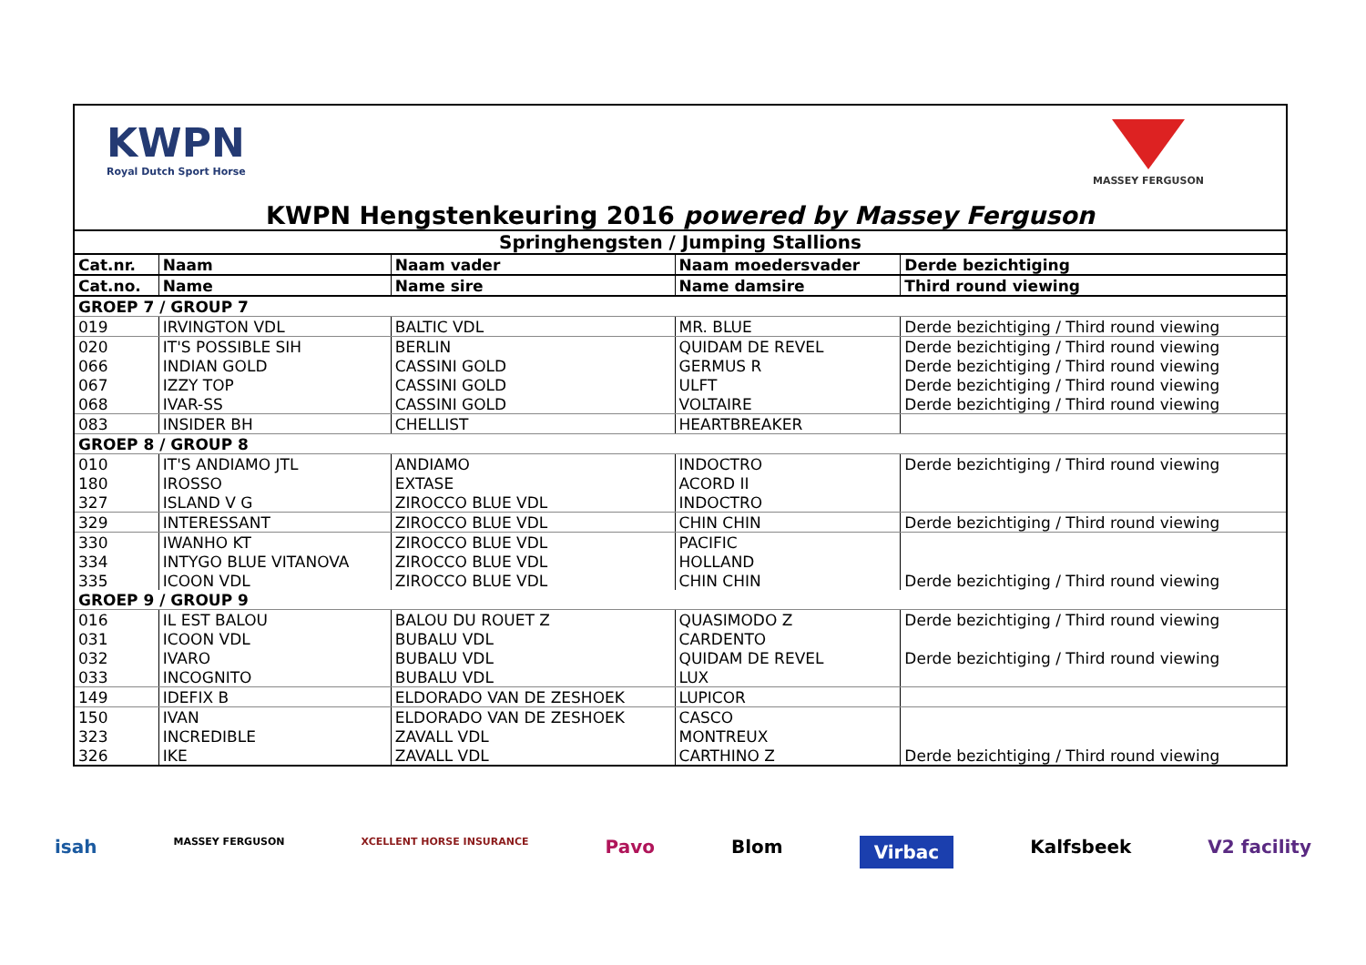KWPN
Royal Dutch Sport Horse
MASSEY FERGUSON
KWPN Hengstenkeuring 2016 powered by Massey Ferguson
| Springhengsten / Jumping Stallions | | | | |
| Cat.nr. | Naam | Naam vader | Naam moedersvader | Derde bezichtiging |
| Cat.no. | Name | Name sire | Name damsire | Third round viewing |
| GROEP 7 / GROUP 7 | | | | |
| 019 | IRVINGTON VDL | BALTIC VDL | MR. BLUE | Derde bezichtiging / Third round viewing |
| 020 | IT'S POSSIBLE SIH | BERLIN | QUIDAM DE REVEL | Derde bezichtiging / Third round viewing |
| 066 | INDIAN GOLD | CASSINI GOLD | GERMUS R | Derde bezichtiging / Third round viewing |
| 067 | IZZY TOP | CASSINI GOLD | ULFT | Derde bezichtiging / Third round viewing |
| 068 | IVAR-SS | CASSINI GOLD | VOLTAIRE | Derde bezichtiging / Third round viewing |
| 083 | INSIDER BH | CHELLIST | HEARTBREAKER | |
| GROEP 8 / GROUP 8 | | | | |
| 010 | IT'S ANDIAMO JTL | ANDIAMO | INDOCTRO | Derde bezichtiging / Third round viewing |
| 180 | IROSSO | EXTASE | ACORD II | |
| 327 | ISLAND V G | ZIROCCO BLUE VDL | INDOCTRO | |
| 329 | INTERESSANT | ZIROCCO BLUE VDL | CHIN CHIN | Derde bezichtiging / Third round viewing |
| 330 | IWANHO KT | ZIROCCO BLUE VDL | PACIFIC | |
| 334 | INTYGO BLUE VITANOVA | ZIROCCO BLUE VDL | HOLLAND | |
| 335 | ICOON VDL | ZIROCCO BLUE VDL | CHIN CHIN | Derde bezichtiging / Third round viewing |
| GROEP 9 / GROUP 9 | | | | |
| 016 | IL EST BALOU | BALOU DU ROUET Z | QUASIMODO Z | Derde bezichtiging / Third round viewing |
| 031 | ICOON VDL | BUBALU VDL | CARDENTO | |
| 032 | IVARO | BUBALU VDL | QUIDAM DE REVEL | Derde bezichtiging / Third round viewing |
| 033 | INCOGNITO | BUBALU VDL | LUX | |
| 149 | IDEFIX B | ELDORADO VAN DE ZESHOEK | LUPICOR | |
| 150 | IVAN | ELDORADO VAN DE ZESHOEK | CASCO | |
| 323 | INCREDIBLE | ZAVALL VDL | MONTREUX | |
| 326 | IKE | ZAVALL VDL | CARTHINO Z | Derde bezichtiging / Third round viewing |
isah MASSEY FERGUSON XCELLENT HORSE INSURANCE Pavo Blom Virbac Kalfsbeek V2 facility